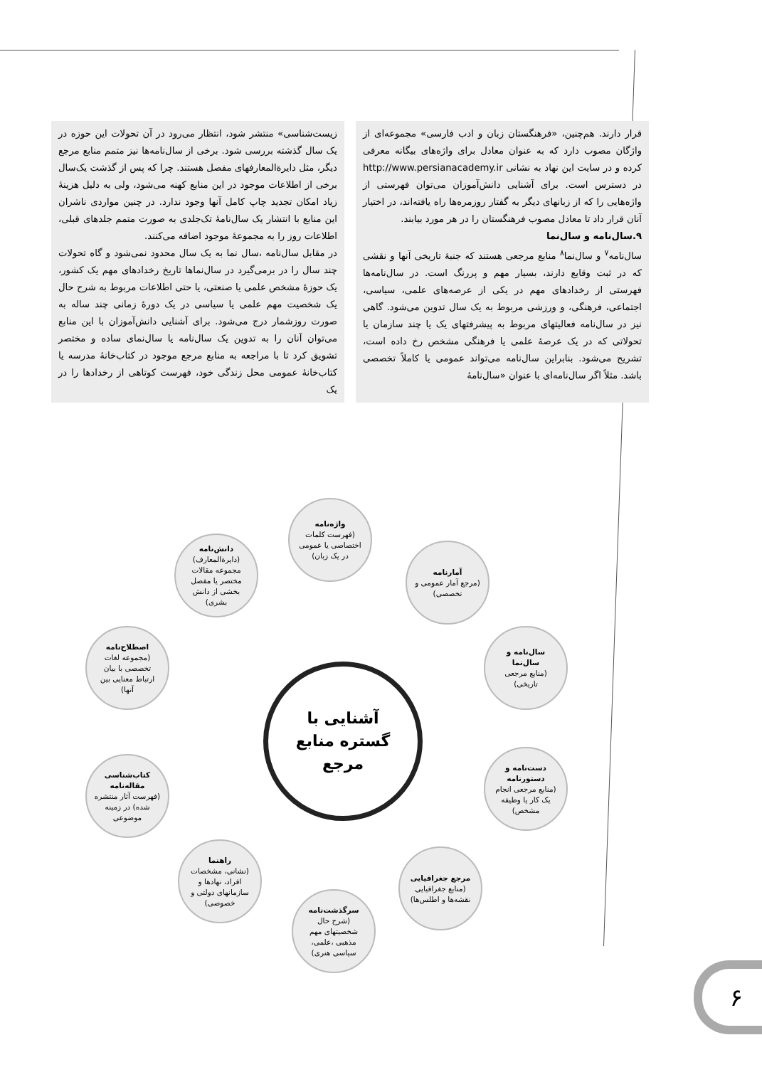قرار دارند. هم‌چنین، «فرهنگستان زبان و ادب فارسی» مجموعه‌ای از واژگان مصوب دارد که به عنوان معادل برای واژه‌های بیگانه معرفی کرده و در سایت این نهاد به نشانی http://www.persianacademy.ir در دسترس است. برای آشنایی دانش‌آموزان می‌توان فهرستی از واژه‌هایی را که از زبانهای دیگر به گفتار روزمره‌ها راه یافته‌اند، در اختیار آنان قرار داد تا معادل مصوب فرهنگستان را در هر مورد بیابند.
۹.سال‌نامه و سال‌نما
سال‌نامه<sup>۷</sup> و سال‌نما<sup>۸</sup> منابع مرجعی هستند که جنبهٔ تاریخی آنها و نقشی که در ثبت وقایع دارند، بسیار مهم و پررنگ است. در سال‌نامه‌ها فهرستی از رخدادهای مهم در یکی از عرصه‌های علمی، سیاسی، اجتماعی، فرهنگی، و ورزشی مربوط به یک سال تدوین می‌شود. گاهی نیز در سال‌نامه فعالیتهای مربوط به پیشرفتهای یک یا چند سازمان یا تحولاتی که در یک عرصهٔ علمی یا فرهنگی مشخص رخ داده است، تشریح می‌شود. بنابراین سال‌نامه می‌تواند عمومی یا کاملاً تخصصی باشد. مثلاً اگر سال‌نامه‌ای با عنوان «سال‌نامهٔ
زیست‌شناسی» منتشر شود، انتظار می‌رود در آن تحولات این حوزه در یک سال گذشته بررسی شود. برخی از سال‌نامه‌ها نیز متمم منابع مرجع دیگر، مثل دایرةالمعارفهای مفصل هستند. چرا که پس از گذشت یک‌سال برخی از اطلاعات موجود در این منابع کهنه می‌شود، ولی به دلیل هزینهٔ زیاد امکان تجدید چاپ کامل آنها وجود ندارد. در چنین مواردی ناشران این منابع با انتشار یک سال‌نامهٔ تک‌جلدی به صورت متمم جلدهای قبلی، اطلاعات روز را به مجموعهٔ موجود اضافه می‌کنند.
در مقابل سال‌نامه ،سال نما به یک سال محدود نمی‌شود و گاه تحولات چند سال را در برمی‌گیرد در سال‌نماها تاریخ رخدادهای مهم یک کشور، یک حوزهٔ مشخص علمی یا صنعتی، یا حتی اطلاعات مربوط به شرح حال یک شخصیت مهم علمی یا سیاسی در یک دورهٔ زمانی چند ساله به صورت روزشمار درج می‌شود. برای آشنایی دانش‌آموزان با این منابع می‌توان آنان را به تدوین یک سال‌نامه یا سال‌نمای ساده و مختصر تشویق کرد تا با مراجعه به منابع مرجع موجود در کتاب‌خانهٔ مدرسه یا کتاب‌خانهٔ عمومی محل زندگی خود، فهرست کوتاهی از رخدادها را در یک
آشنایی با
گستره منابع
مرجع
واژه‌نامه
(فهرست کلمات اختصاصی یا عمومی در یک زبان)
آمارنامه
(مرجع آمار عمومی و تخصصی)
سال‌نامه و سال‌نما
(منابع مرجعی تاریخی)
دست‌نامه و دستورنامه
(منابع مرجعی انجام یک کار یا وظیفه مشخص)
مرجع جغرافیایی
(منابع جغرافیایی نقشه‌ها و اطلس‌ها)
سرگذشت‌نامه
(شرح حال شخصیتهای مهم مذهبی ،علمی، سیاسی هنری)
راهنما
(نشانی، مشخصات افراد، نهادها و سازمانهای دولتی و خصوصی)
کتاب‌شناسی مقاله‌نامه
(فهرست آثار منتشره شده) در زمینه موضوعی
اصطلاح‌نامه
(مجموعه لغات تخصصی با بیان ارتباط معنایی بین آنها)
دانش‌نامه
(دایرةالمعارف) مجموعه مقالات مختصر یا مفصل بخشی از دانش بشری)
۶